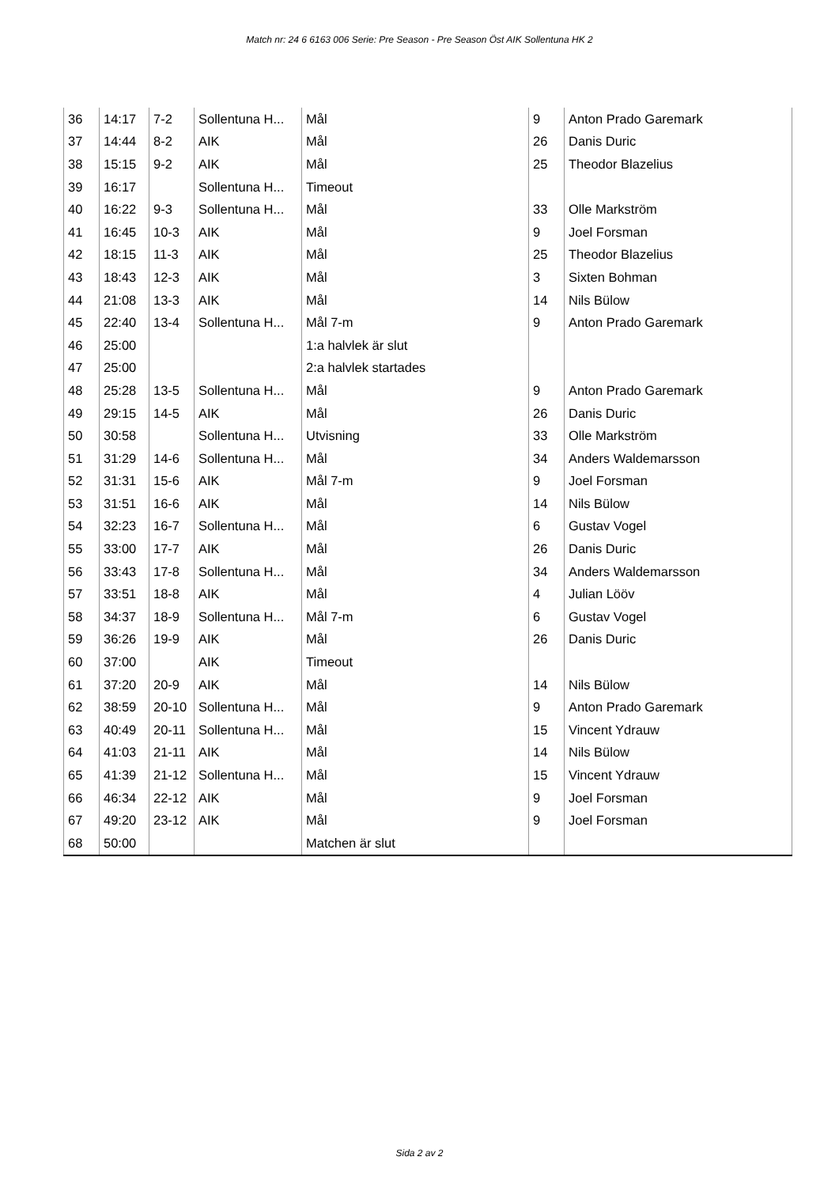Match nr: 24 6 6163 006 Serie: Pre Season - Pre Season Öst AIK Sollentuna HK 2
| 36 | 14:17 | 7-2 | Sollentuna H... | Mål | 9 | Anton Prado Garemark |
| 37 | 14:44 | 8-2 | AIK | Mål | 26 | Danis Duric |
| 38 | 15:15 | 9-2 | AIK | Mål | 25 | Theodor Blazelius |
| 39 | 16:17 | | Sollentuna H... | Timeout | | |
| 40 | 16:22 | 9-3 | Sollentuna H... | Mål | 33 | Olle Markström |
| 41 | 16:45 | 10-3 | AIK | Mål | 9 | Joel Forsman |
| 42 | 18:15 | 11-3 | AIK | Mål | 25 | Theodor Blazelius |
| 43 | 18:43 | 12-3 | AIK | Mål | 3 | Sixten Bohman |
| 44 | 21:08 | 13-3 | AIK | Mål | 14 | Nils Bülow |
| 45 | 22:40 | 13-4 | Sollentuna H... | Mål 7-m | 9 | Anton Prado Garemark |
| 46 | 25:00 | | | 1:a halvlek är slut | | |
| 47 | 25:00 | | | 2:a halvlek startades | | |
| 48 | 25:28 | 13-5 | Sollentuna H... | Mål | 9 | Anton Prado Garemark |
| 49 | 29:15 | 14-5 | AIK | Mål | 26 | Danis Duric |
| 50 | 30:58 | | Sollentuna H... | Utvisning | 33 | Olle Markström |
| 51 | 31:29 | 14-6 | Sollentuna H... | Mål | 34 | Anders Waldemarsson |
| 52 | 31:31 | 15-6 | AIK | Mål 7-m | 9 | Joel Forsman |
| 53 | 31:51 | 16-6 | AIK | Mål | 14 | Nils Bülow |
| 54 | 32:23 | 16-7 | Sollentuna H... | Mål | 6 | Gustav Vogel |
| 55 | 33:00 | 17-7 | AIK | Mål | 26 | Danis Duric |
| 56 | 33:43 | 17-8 | Sollentuna H... | Mål | 34 | Anders Waldemarsson |
| 57 | 33:51 | 18-8 | AIK | Mål | 4 | Julian Lööv |
| 58 | 34:37 | 18-9 | Sollentuna H... | Mål 7-m | 6 | Gustav Vogel |
| 59 | 36:26 | 19-9 | AIK | Mål | 26 | Danis Duric |
| 60 | 37:00 | | AIK | Timeout | | |
| 61 | 37:20 | 20-9 | AIK | Mål | 14 | Nils Bülow |
| 62 | 38:59 | 20-10 | Sollentuna H... | Mål | 9 | Anton Prado Garemark |
| 63 | 40:49 | 20-11 | Sollentuna H... | Mål | 15 | Vincent Ydrauw |
| 64 | 41:03 | 21-11 | AIK | Mål | 14 | Nils Bülow |
| 65 | 41:39 | 21-12 | Sollentuna H... | Mål | 15 | Vincent Ydrauw |
| 66 | 46:34 | 22-12 | AIK | Mål | 9 | Joel Forsman |
| 67 | 49:20 | 23-12 | AIK | Mål | 9 | Joel Forsman |
| 68 | 50:00 | | | Matchen är slut | | |
Sida 2 av 2